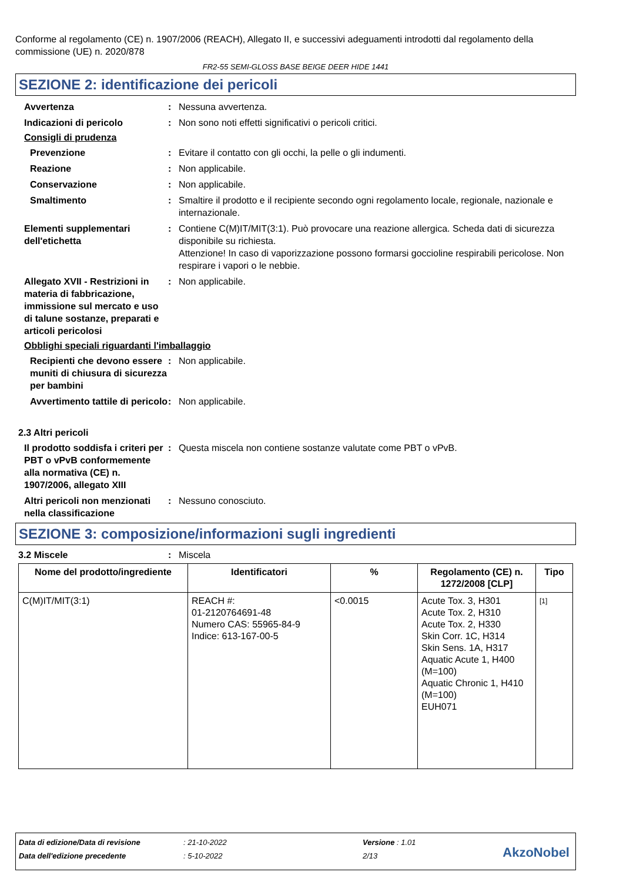Conforme al regolamento (CE) n. 1907/2006 (REACH), Allegato II, e successivi adeguamenti introdotti dal regolamento della commissione (UE) n. 2020/878
FR2-55 SEMI-GLOSS BASE BEIGE DEER HIDE 1441
SEZIONE 2: identificazione dei pericoli
Avvertenza : Nessuna avvertenza.
Indicazioni di pericolo : Non sono noti effetti significativi o pericoli critici.
Consigli di prudenza
Prevenzione : Evitare il contatto con gli occhi, la pelle o gli indumenti.
Reazione : Non applicabile.
Conservazione : Non applicabile.
Smaltimento : Smaltire il prodotto e il recipiente secondo ogni regolamento locale, regionale, nazionale e internazionale.
Elementi supplementari dell'etichetta
: Contiene C(M)IT/MIT(3:1). Può provocare una reazione allergica. Scheda dati di sicurezza disponibile su richiesta.
Attenzione! In caso di vaporizzazione possono formarsi goccioline respirabili pericolose. Non respirare i vapori o le nebbie.
Allegato XVII - Restrizioni in materia di fabbricazione, immissione sul mercato e uso di talune sostanze, preparati e articoli pericolosi
: Non applicabile.
Obblighi speciali riguardanti l'imballaggio
Recipienti che devono essere muniti di chiusura di sicurezza per bambini
: Non applicabile.
Avvertimento tattile di pericolo
: Non applicabile.
2.3 Altri pericoli
Il prodotto soddisfa i criteri per PBT o vPvB conformemente alla normativa (CE) n. 1907/2006, allegato XIII
: Questa miscela non contiene sostanze valutate come PBT o vPvB.
Altri pericoli non menzionati nella classificazione
: Nessuno conosciuto.
SEZIONE 3: composizione/informazioni sugli ingredienti
3.2 Miscele : Miscela
| Nome del prodotto/ingrediente | Identificatori | % | Regolamento (CE) n. 1272/2008 [CLP] | Tipo |
| --- | --- | --- | --- | --- |
| C(M)IT/MIT(3:1) | REACH #: 01-2120764691-48 Numero CAS: 55965-84-9 Indice: 613-167-00-5 | <0.0015 | Acute Tox. 3, H301 Acute Tox. 2, H310 Acute Tox. 2, H330 Skin Corr. 1C, H314 Skin Sens. 1A, H317 Aquatic Acute 1, H400 (M=100) Aquatic Chronic 1, H410 (M=100) EUH071 | [1] |
Data di edizione/Data di revisione: 21-10-2022 Versione : 1.01
Data dell'edizione precedente: 5-10-2022 2/13
AkzoNobel